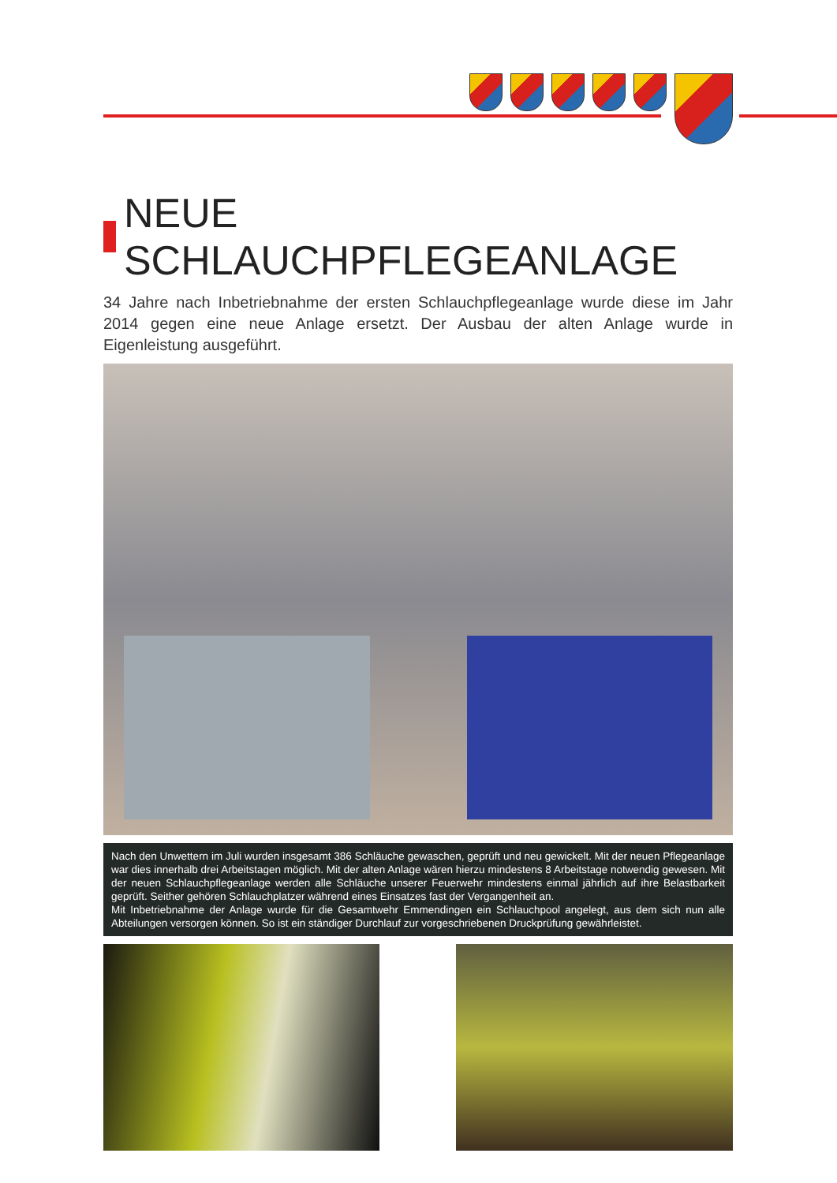NEUE SCHLAUCHPFLEGEANLAGE
34 Jahre nach Inbetriebnahme der ersten Schlauchpflegeanlage wurde diese im Jahr 2014 gegen eine neue Anlage ersetzt. Der Ausbau der alten Anlage wurde in Eigenleistung ausgeführt.
Nach den Unwettern im Juli wurden insgesamt 386 Schläuche gewaschen, geprüft und neu gewickelt. Mit der neuen Pflegeanlage war dies innerhalb drei Arbeitstagen möglich. Mit der alten Anlage wären hierzu mindestens 8 Arbeitstage notwendig gewesen. Mit der neuen Schlauchpflegeanlage werden alle Schläuche unserer Feuerwehr mindestens einmal jährlich auf ihre Belastbarkeit geprüft. Seither gehören Schlauchplatzer während eines Einsatzes fast der Vergangenheit an.
Mit Inbetriebnahme der Anlage wurde für die Gesamtwehr Emmendingen ein Schlauchpool angelegt, aus dem sich nun alle Abteilungen versorgen können. So ist ein ständiger Durchlauf zur vorgeschriebenen Druckprüfung gewährleistet.